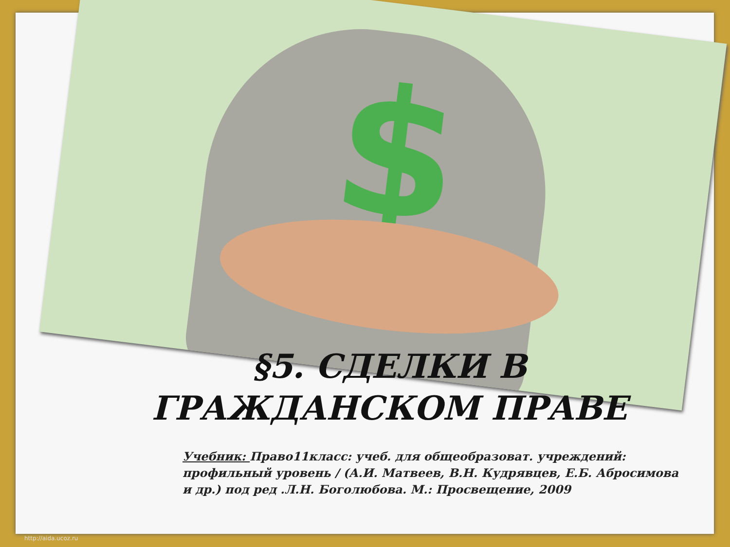$
§5. СДЕЛКИ В ГРАЖДАНСКОМ ПРАВЕ
Учебник: Право11класс: учеб. для общеобразоват. учреждений: профильный уровень / (А.И. Матвеев, В.Н. Кудрявцев, Е.Б. Абросимова и др.) под ред .Л.Н. Боголюбова. М.: Просвещение, 2009
http://aida.ucoz.ru